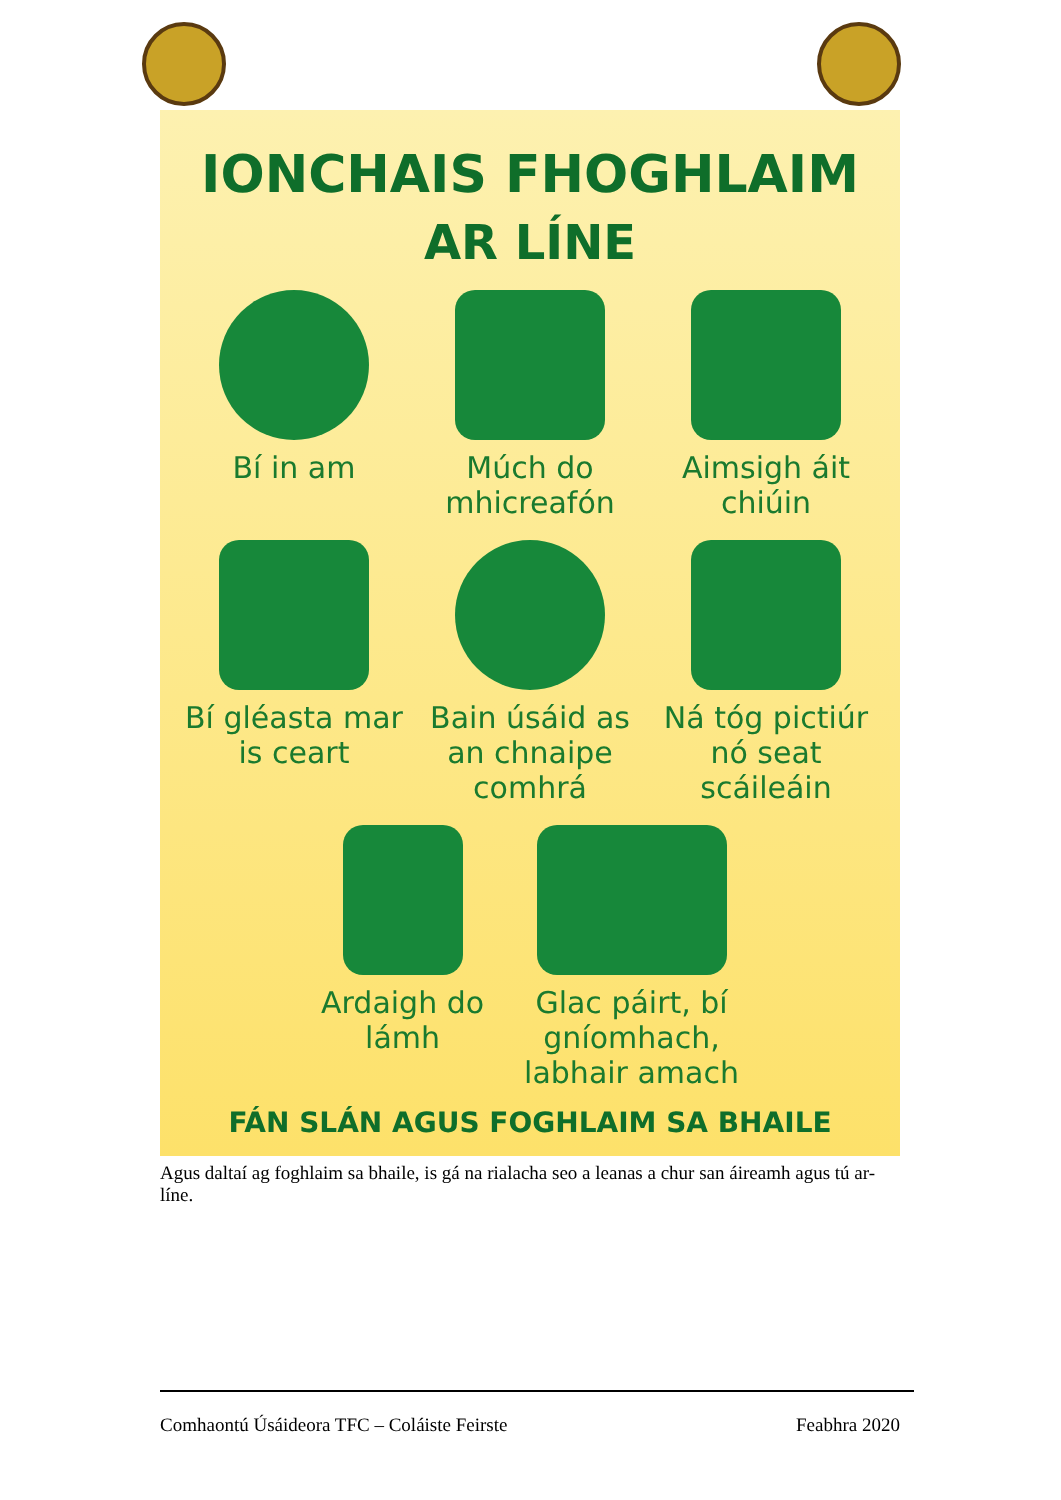IONCHAIS FHOGHLAIM
AR LÍNE
Bí in am
Múch do mhicreafón
Aimsigh áit chiúin
Bí gléasta mar is ceart
Bain úsáid as an chnaipe comhrá
Ná tóg pictiúr nó seat scáileáin
Ardaigh do
lámh
Glac páirt, bí
gníomhach,
labhair amach
FÁN SLÁN AGUS FOGHLAIM SA BHAILE
Agus daltaí ag foghlaim sa bhaile, is gá na rialacha seo a leanas a chur san áireamh agus tú ar-líne.
Comhaontú Úsáideora TFC – Coláiste Feirste Feabhra 2020